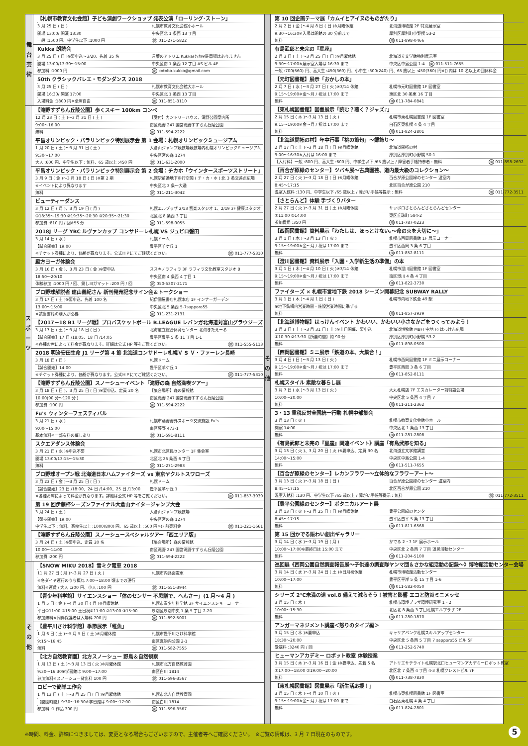舞
台
芸
術
【札幌市教育文化会館】子ども演劇ワークショップ 発表公演「ローリング･ストーン」
3 月 25 日 ( 日 ) 札幌市教育文化会館小ホール
開場 13:00/ 開演 13:30 中央区北 1 条西 13 丁目
一般 :1500 円、中学生以下 :1000 円 問 011-271-5822
Kukka 朗読会
3 月 25 日 ( 日 )※要申込～3/20、先着 35 名 言葉のアトリエ Kukka(ｸｯｶ)※駐車場はありません
開場 13:00/13:30～15:00 中央区南 1 条西 12 丁目 AS ビル 4F
参加料 :1000 円 問 kotoba.kukka@gmail.com
50th クラシックバレエ・モダンダンス 2018
3 月 25 日 ( 日 ) 札幌市教育文化会館大ホール
開場 16:30/ 開演 17:00 中央区北 1 条西 13 丁目
入場料金 :1800 円※全席自由 問 011-851-3110
ス
ポ
ー
ツ
【滝野すずらん丘陵公園】歩くスキー 100km コンペ
12 月 23 日 ( 土 )～3 月 31 日 ( 土 ) 【受付】カントリーハウス、滝野公園案内所
9:00～16:00 南区滝野 247 国営滝野すずらん丘陵公園
無料 問 011-594-2222
平昌オリンピック・パラリンピック特別展示会 第 1 会場：札幌オリンピックミュージアム
1 月 20 日 ( 土 )～3 月 31 日 ( 土 ) 大倉山ジャンプ競技場競技場内札幌オリンピックミュージアム
9:30～17:00 中央区宮の森 1274
大人 :600 円、中学生以下 : 無料、65 歳以上 :450 円 問 011-631-2000
平昌オリンピック・パラリンピック特別展示会 第 2 会場：チカホ「ウインタースポーツストリート」
3 月 9 日 ( 金 )～3 月 18 日 ( 日 )※第 2 期 札幌駅前通地下歩行空間 ( チ・カ・ホ ) 北 3 条交差点広場
※イベントにより異なります 中央区北 3 条～大通
無料 問 011-211-3042
ビューティーダンス
3 月 12 日 ( 月 )、3 月 19 日 ( 月 ) 札幌エルプラザ 2/13 音楽スタジオ 1、2/19 3F 健康スタジオ
①18:35～19:30 ②19:35～20:30 ③20:35～21:30 北区北 8 条西 3 丁目
参加費 :810 円 / 回※55 分 問 011-598-9055
2018J リーグ YBC ルヴァンカップ コンサドーレ札幌 VS ジュビロ磐田
3 月 14 日 ( 水 ) 札幌ドーム
【試合開始】19:00 豊平区羊ケ丘 1
※チケット券種により、価格が異なります。公式ＨＰにてご確認ください。 問 011-777-5310
殿方ヨーガ体験会
3 月 16 日 ( 金 )、3 月 23 日 ( 金 )※要申込 ススキノラフィラ 3F ラフィラ文化教室スタジオ B
18:50～20:10 中央区南 4 条西 4 丁目 1
体験参加 :1000 円 / 回、貸しヨガマット :200 円 / 回 問 050-5307-2171
プロ野球解説者 建山義紀さん 新刊発売記念サイン会＆トークショー
3 月 17 日 ( 土 )※要申込、先着 100 名 紀伊國屋書店札幌本店 1F インナーガーデン
13:00～15:00 中央区北 5 条西 5-7sapporo55
※該当書籍の購入が必要 問 011-231-2131
【2017－18 B1 リーグ戦】プロバスケットボール B.LEAGUE レバンガ北海道対富山グラウジーズ
3 月 17 日 ( 土 )～3 月 18 日 ( 日 ) 北海道立総合体育センター 北海きたえーる
【試合開始】17 日 /18:05、18 日 /14:05 豊平区豊平 5 条 11 丁目 1-1
※各種お席によって料金が異なります。詳細は公式 HP 等をご覧ください。 問 011-555-5113
2018 明治安田生命 J1 リーグ第 4 節 北海道コンサドーレ札幌Ｖ S Ｖ・ファーレン長崎
3 月 18 日 ( 日 ) 札幌ドーム
【試合開始】14:00 豊平区羊ケ丘 1
※チケット券種により、価格が異なります。公式ＨＰにてご確認ください。 問 011-777-5310
【滝野すずらん丘陵公園】スノーシューイベント「滝野の森 自然満喫ツアー」
3 月 18 日 ( 日 )、3 月 25 日 ( 日 )※要申込、定員 20 名 【集合場所】森の情報館
10:00(90 分～120 分 ) 南区滝野 247 国営滝野すずらん丘陵公園
参加費 :100 円 問 011-594-2222
Fu's ウィンターフェスティバル
3 月 21 日 ( 水 ) 札幌市藤野野外スポーツ交流施設 Fu’s
9:00～15:00 南区藤野 473-1
基本無料※一部有料の催しあり 問 011-591-8111
スクエアダンス体験会
3 月 21 日 ( 水 )※申込不要 札幌市北区民センター 1F 集会室
開場 13:00/13:15～15:30 北区北 25 条西 6 丁目
無料 問 011-271-2983
プロ野球オープン戦 北海道日本ハムファイターズ vs 東京ヤクルトスワローズ
3 月 23 日 ( 金 )～3 月 25 日 ( 日 ) 札幌ドーム
【試合開始】23 日 /18:00、24 日 /14:00、25 日 /13:00 豊平区羊ケ丘 1
※各種お席によって料金が異なります。詳細は公式 HP 等をご覧ください。 問 011-857-3939
第 19 回伊藤杯シーズンファイナル大倉山ナイタージャンプ大会
3 月 24 日 ( 土 ) 大倉山ジャンプ競技場
【競技開始】19:00 中央区宮の森 1274
中学生以下 : 無料、高校生以上 :1000(800) 円、65 歳以上 :500 円※() 前売料金 問 011-221-1661
【滝野すずらん丘陵公園】スノーシュースペシャルツアー「西エリア版」
3 月 24 日 ( 土 )※要申込、定員 20 名 【集合場所】森の情報館
10:00～14:00 南区滝野 247 国営滝野すずらん丘陵公園
参加費 :200 円 問 011-594-2222
そ
の
他
【SNOW MIKU 2018】雪ミク電車 2018
11 月 27 日 ( 月 )～3 月 27 日 ( 火 ) 札幌市内路面電車
※冬ダイヤ運行のうち概ね 7:00～18:00 頃までの運行
無料※運賃 / 大人 :200 円、小人 :100 円 問 011-551-3944
【青少年科学館】サイエンスショー「体のセンサー 不思議で、へんさー」(1 月～4 月 )
1 月 5 日 ( 金 )～4 月 30 日 ( 月 )※月曜休館 札幌市青少年科学館 3F サイエンスショーコーナー
平日①11:00 ②15:00 土日祝①11:00 ②13:00 ③15:00 厚別区厚別中央 1 条 5 丁目 2-20
参加無料※同伴保護者は入場料 700 円 問 011-892-5001
【豊平川さけ科学館】季節展示「稚魚」
1 月 6 日 ( 土 )～5 月 5 日 ( 土 )※月曜休館 札幌市豊平川さけ科学館
9:15～16:45 南区真駒内公園 2-1
無料 問 011-582-7555
【北方自然教育園】北方スノーシュー 野鳥＆自然観察
1 月 13 日 ( 土 )～3 月 13 日 ( 火 )※月曜休館 札幌市北方自然教育園
9:30～16:30※学習館は 9:00～17:00 南区白川 1814
参加無料※スノーシュー貸出料 100 円 問 011-596-3567
ロビーで簡単工作会
1 月 13 日 ( 土 )～3 月 25 日 ( 日 )※月曜休館 札幌市北方自然教育園
【開園時間】9:30～16:30※学習館は 9:00～17:00 南区白川 1814
参加料 :1 作品 300 円 問 011-596-3567
そ
の
他
第 10 回企画テーマ展「カムイとアイヌのものがたり」
2 月 2 日 ( 金 )～4 月 8 日 ( 日 )※月曜休館 北海道博物館 2F 特別展示室
9:30～16:30※入場は閉館の 30 分前まで 厚別区厚別町小野幌 53-2
無料 問 011-898-0466
有島武郎と未完の『星座』
2 月 3 日 ( 土 )～3 月 25 日 ( 日 )※月曜休館 北海道立文学館特別展示室
9:30～17:00※展示室入場は 16:30 まで 中央区中島公園 1-4　問 011-511-7655
一般 :700(560) 円、高大生 :450(360) 円、小中生 :300(240) 円、65 歳以上 :450(360) 円※() 内は 10 名以上の団体料金
【元町図書館】展示「おかしの本」
2 月 7 日 ( 水 )～3 月 27 日 ( 火 )※3/14 休館 札幌市元町図書館 1F 図書室
9:15～19:00※金～月 / 祝は 17:00 まで 東区北 30 条東 16 丁目
無料 問 011-784-0841
【東札幌図書館】図書展示「読む？聴く？ジャズ♪」
2 月 15 日 ( 木 )～3 月 13 日 ( 火 ) 札幌市東札幌図書館 1F 図書室
9:15～19:00※金～月 / 祝は 17:00 まで 白石区東札幌 4 条 4 丁目
無料 問 011-824-2801
【北海道開拓の村】年中行事「桃の節句」～雛飾り～
2 月 17 日 ( 土 )～3 月 18 日 ( 日 )※月曜休館 北海道開拓の村
9:00～16:30※入村は 16:00 まで 厚別区厚別町小野幌 50-1
【入村料】一般 :800 円、高大生 :600 円、中学生以下 /65 歳以上 / 障害者手帳持参者 : 無料 問 011-898-2692
【百合が原緑のセンター】ツバキ展～古典園芸、道内最大級のコレクション～
2 月 27 日 ( 火 )～3 月 18 日 ( 日 )※月曜休館 百合が原公園緑のセンター 温室内
8:45～17:15 北区百合が原公園 210
温室入館料 :130 円、中学生以下 /65 歳以上 / 障がい手帳等提示 : 無料 問 011-772-3511
【さとらんど】体験 手づくりバター
2 月 27 日 ( 火 )～3 月 31 日 ( 土 )※月曜休園 サッポロさとらんどさとらんどセンター
①11:00 ②14:00 東区丘珠町 584-2
参加費用 :350 円 問 011-787-0223
【西岡図書館】資料展示「わたしは、ほっとけない｡～命の火を大切に～」
3 月 1 日 ( 木 )～3 月 13 日 ( 火 ) 札幌市西岡図書館 1F 展示コーナー
9:15～19:00※金～月 / 祝は 17:00 まで 豊平区西岡 3 条 6 丁目
無料 問 011-852-8111
【澄川図書館】資料展示「入園・入学新生活の準備」の本
3 月 1 日 ( 木 )～4 月 10 日 ( 火 )※3/14 休館 札幌市澄川図書館 1F 図書室
9:15～19:00※金～月 / 祝は 17:00 まで 南区澄川 4 条 4 丁目
無料 問 011-822-3730
ファイターズ × 札幌市営地下鉄 2018 シーズン開幕記念 SUBWAY RALLY
3 月 1 日 ( 木 )～4 月 1 日 ( 日 ) 札幌市内地下鉄全 49 駅
※地下鉄構内営業時間・施設営業時間に準ずる
無料 問 011-857-3939
【北海道博物館】はっけんイベント かわいい、かわいい小さなかごをつくってみよう！
3 月 3 日 ( 土 )～3 月 31 日 ( 土 )※土日開催、要申込 北海道博物館 MBF( 中地 F) はっけん広場
①10:30 ②13:30【所要時間】約 90 分 厚別区厚別町小野幌 53-2
無料 問 011-898-0500
【西岡図書館】ミニ展示「鉄道の本、大集合！」
3 月 4 日 ( 日 )～3 月 13 日 ( 火 ) 札幌市西岡図書館 1F ミニ展示コーナー
9:15～19:00※金～月 / 祝は 17:00 まで 豊平区西岡 3 条 6 丁目
無料 問 011-852-8111
札幌スタイル 素敵な暮らし展
3 月 7 日 ( 水 )～3 月 13 日 ( 火 ) 大丸札幌店 7F エスカレーター前特設会場
10:00～20:00 中央区北 5 条西 4 丁目 7
無料 問 011-211-2362
3・13 重税反対全国統一行動 札幌中部集会
3 月 13 日 ( 火 ) 札幌市教育文化会館小ホール
開演 14:00 中央区北 1 条西 13 丁目
無料 問 011-281-2808
《有島武郎と未完の『星座』関連イベント》講座「有島武郎を知る」
3 月 13 日 ( 火 )、3 月 20 日 ( 火 )※要申込、定員 30 名 北海道立文学館講堂
14:00～15:00 中央区中島公園 1-4
無料 問 011-511-7655
【百合が原緑のセンター】レカンフラワー～立体的なフラワーアート～
3 月 13 日 ( 火 )～3 月 18 日 ( 日 ) 百合が原公園緑のセンター 温室内
8:45～17:15 北区百合が原公園 210
温室入館料 :130 円、中学生以下 /65 歳以上 / 障がい手帳等提示 : 無料 問 011-772-3511
【豊平公園緑のセンター】ボタニカルアート展
3 月 13 日 ( 火 )～3 月 25 日 ( 日 )※月曜休館 豊平公園緑のセンター
8:45～17:15 豊平区豊平 5 条 13 丁目
無料 問 011-811-6568
第 15 回かでる賑わい創出ギャラリー
3 月 14 日 ( 水 )～3 月 19 日 ( 月 ) かでる 2・7 1F 展示ホール
10:00～17:00※最終日は 15:00 まで 中央区北 2 条西 7 丁目 道民活動センター
無料 問 011-204-5100
巡回展《西岡公園自然調査報告展～子供達の調査隊ヤンマ団＆さかな組活動の記録～》博物館活動センター会場
3 月 14 日 ( 水 )～3 月 24 日 ( 土 )※日月祝休館 札幌市博物館活動センター
10:00～17:00 豊平区平岸 5 条 15 丁目 1-6
無料 問 011-582-0050
シリーズ 2℃未満の道 vol.8 備えて減らそう！被害と影響 エコと防災ミニメッセ
3 月 15 日 ( 木 ) 札幌市環境プラザ環境研究室 1・2
10:00～15:30 北区北 8 条西 3 丁目札幌エルプラザ 2F
無料 問 011-280-1870
アンガーマネジメント講座＜怒りのタイプ編＞
3 月 15 日 ( 木 )※要申込 キャリアバンク札幌スキルアップセンター
18:30～20:00 中央区北 5 条西 5 丁目 7 sapporo55 ビル 5F
受講料 :3240 円 / 回 問 011-252-5740
ヒューマンアカデミー ロボット教室 体験授業
3 月 15 日 ( 木 )～3 月 16 日 ( 金 )※要申込、先着 5 名 アトリエサテライト札幌駅北口ヒューマンアカデミーロボット教室
①17:00～18:00 ②19:00～20:00 北区北 7 条西 4 丁目 4-3 札幌クレストビル 7F
無料 問 011-738-7830
【東札幌図書館】図書展示「新生活応援！」
3 月 15 日 ( 木 )～4 月 10 日 ( 火 ) 札幌市東札幌図書館 1F 図書室
9:15～19:00※金～月 / 祝は 17:00 まで 白石区東札幌 4 条 4 丁目
無料 問 011-824-2801
※時間、料金、詳細につきましては、変更となる場合もございますので、主催者等へご確認ください。　※ご覧の情報は、3 月 7 日現在のものです。
5